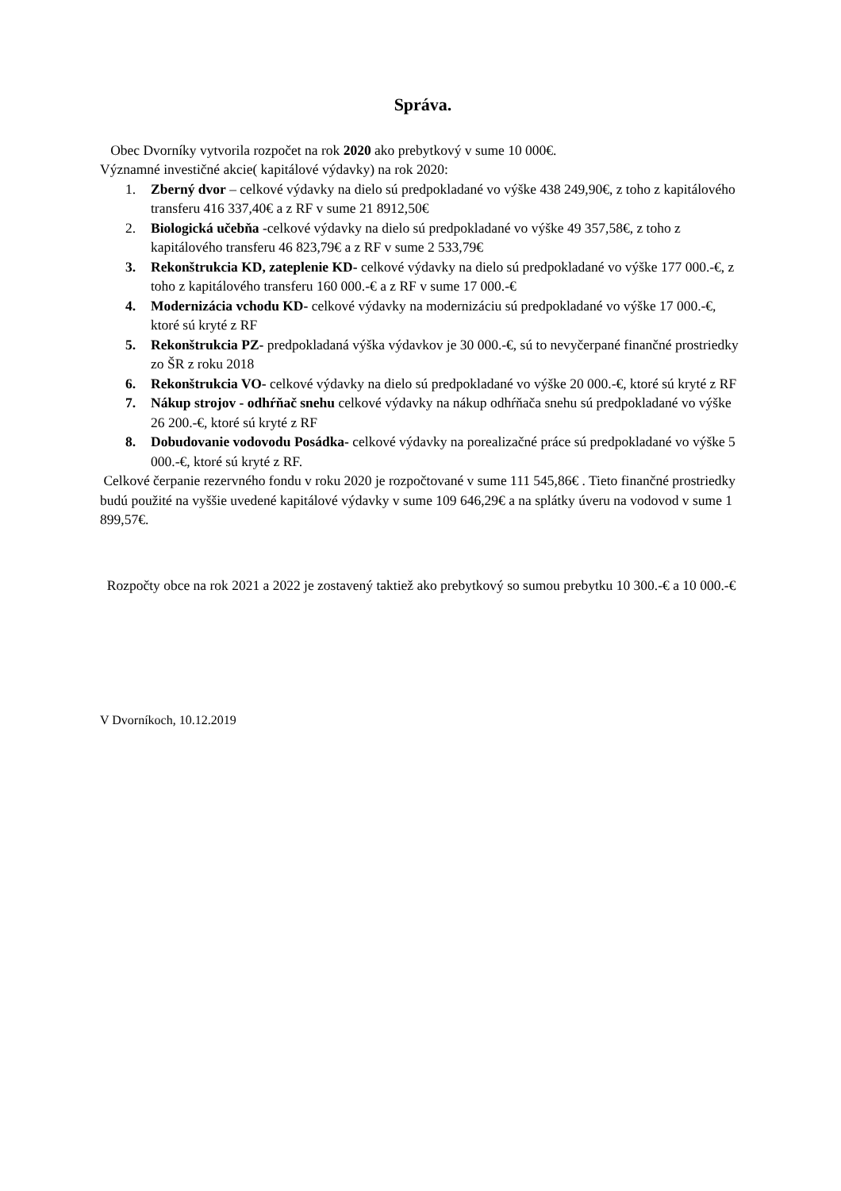Správa.
Obec Dvorníky vytvorila rozpočet na rok 2020 ako prebytkový v sume 10 000€.
Významné investičné akcie( kapitálové výdavky) na rok 2020:
1. Zberný dvor – celkové výdavky na dielo sú predpokladané vo výške 438 249,90€, z toho z kapitálového transferu 416 337,40€ a z RF v sume 21 8912,50€
2. Biologická učebňa -celkové výdavky na dielo sú predpokladané vo výške 49 357,58€, z toho z kapitálového transferu 46 823,79€ a z RF v sume 2 533,79€
3. Rekonštrukcia KD, zateplenie KD- celkové výdavky na dielo sú predpokladané vo výške 177 000.-€, z toho z kapitálového transferu 160 000.-€ a z RF v sume 17 000.-€
4. Modernizácia vchodu KD- celkové výdavky na modernizáciu sú predpokladané vo výške 17 000.-€, ktoré sú kryté z RF
5. Rekonštrukcia PZ- predpokladaná výška výdavkov je 30 000.-€, sú to nevyčerpané finančné prostriedky zo ŠR z roku 2018
6. Rekonštrukcia VO- celkové výdavky na dielo sú predpokladané vo výške 20 000.-€, ktoré sú kryté z RF
7. Nákup strojov - odhŕňač snehu celkové výdavky na nákup odhŕňača snehu sú predpokladané vo výške 26 200.-€, ktoré sú kryté z RF
8. Dobudovanie vodovodu Posádka- celkové výdavky na porealizačné práce sú predpokladané vo výške 5 000.-€, ktoré sú kryté z RF.
Celkové čerpanie rezervného fondu v roku 2020 je rozpočtované v sume 111 545,86€ . Tieto finančné prostriedky budú použité na vyššie uvedené kapitálové výdavky v sume 109 646,29€ a na splátky úveru na vodovod v sume 1 899,57€.
Rozpočty obce na rok 2021 a 2022 je zostavený taktiež ako prebytkový so sumou prebytku 10 300.-€ a 10 000.-€
V Dvorníkoch, 10.12.2019